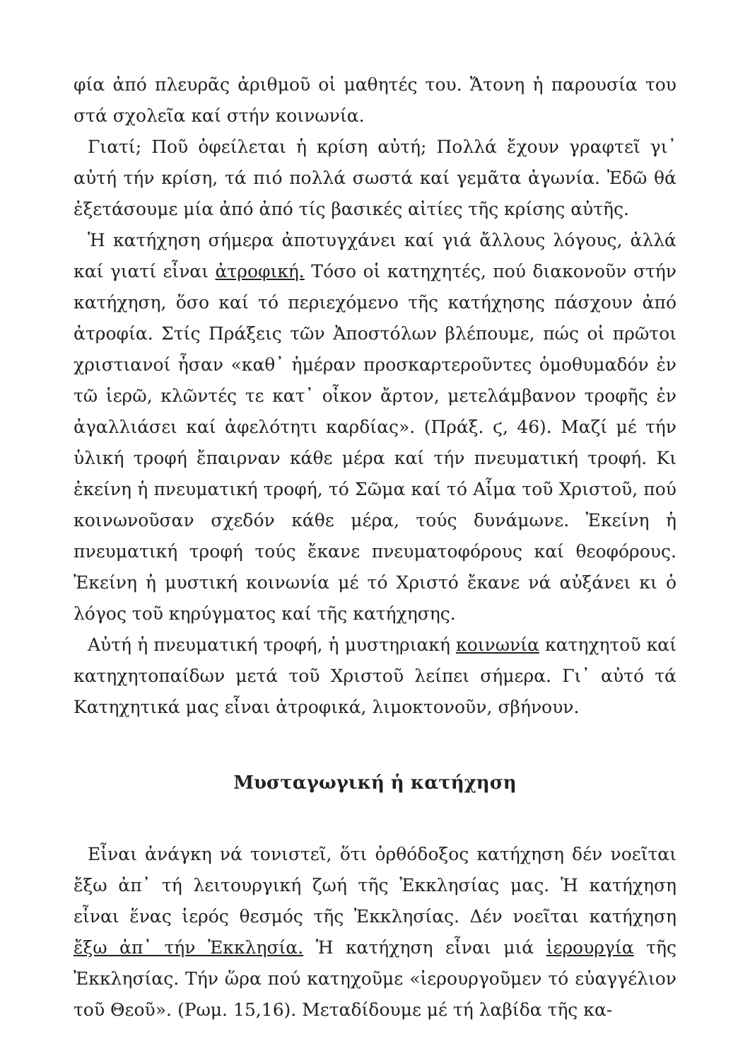φία ἀπό πλευρᾶς ἀριθμοῦ οἱ μαθητές του. Ἄτονη ἡ παρουσία του στά σχολεῖα καί στήν κοινωνία.
Γιατί; Ποῦ ὀφείλεται ἡ κρίση αὐτή; Πολλά ἔχουν γραφτεῖ γι᾽ αὐτή τήν κρίση, τά πιό πολλά σωστά καί γεμᾶτα ἀγωνία. Ἐδῶ θά ἐξετάσουμε μία ἀπό ἀπό τίς βασικές αἰτίες τῆς κρίσης αὐτῆς.
Ἡ κατήχηση σήμερα ἀποτυγχάνει καί γιά ἄλλους λόγους, ἀλλά καί γιατί εἶναι ἀτροφική. Τόσο οἱ κατηχητές, πού διακονοῦν στήν κατήχηση, ὅσο καί τό περιεχόμενο τῆς κατήχησης πάσχουν ἀπό ἀτροφία. Στίς Πράξεις τῶν Ἀποστόλων βλέπουμε, πώς οἱ πρῶτοι χριστιανοί ἦσαν «καθ᾽ ἡμέραν προσκαρτεροῦντες ὁμοθυμαδόν ἐν τῶ ἱερῶ, κλῶντές τε κατ᾽ οἶκον ἄρτον, μετελάμβανον τροφῆς ἐν ἀγαλλιάσει καί ἀφελότητι καρδίας». (Πράξ. ϛ, 46). Μαζί μέ τήν ὑλική τροφή ἔπαιρναν κάθε μέρα καί τήν πνευματική τροφή. Κι ἐκείνη ἡ πνευματική τροφή, τό Σῶμα καί τό Αἷμα τοῦ Χριστοῦ, πού κοινωνοῦσαν σχεδόν κάθε μέρα, τούς δυνάμωνε. Ἐκείνη ἡ πνευματική τροφή τούς ἔκανε πνευματοφόρους καί θεοφόρους. Ἐκείνη ἡ μυστική κοινωνία μέ τό Χριστό ἔκανε νά αὐξάνει κι ὁ λόγος τοῦ κηρύγματος καί τῆς κατήχησης.
Αὐτή ἡ πνευματική τροφή, ἡ μυστηριακή κοινωνία κατηχητοῦ καί κατηχητοπαίδων μετά τοῦ Χριστοῦ λείπει σήμερα. Γι᾽ αὐτό τά Κατηχητικά μας εἶναι ἀτροφικά, λιμοκτονοῦν, σβήνουν.
Μυσταγωγική ἡ κατήχηση
Εἶναι ἀνάγκη νά τονιστεῖ, ὅτι ὀρθόδοξος κατήχηση δέν νοεῖται ἔξω ἀπ᾽ τή λειτουργική ζωή τῆς Ἐκκλησίας μας. Ἡ κατήχηση εἶναι ἕνας ἱερός θεσμός τῆς Ἐκκλησίας. Δέν νοεῖται κατήχηση ἔξω ἀπ᾽ τήν Ἐκκλησία. Ἡ κατήχηση εἶναι μιά ἱερουργία τῆς Ἐκκλησίας. Τήν ὥρα πού κατηχοῦμε «ἱερουργοῦμεν τό εὐαγγέλιον τοῦ Θεοῦ». (Ρωμ. 15,16). Μεταδίδουμε μέ τή λαβίδα τῆς κα-